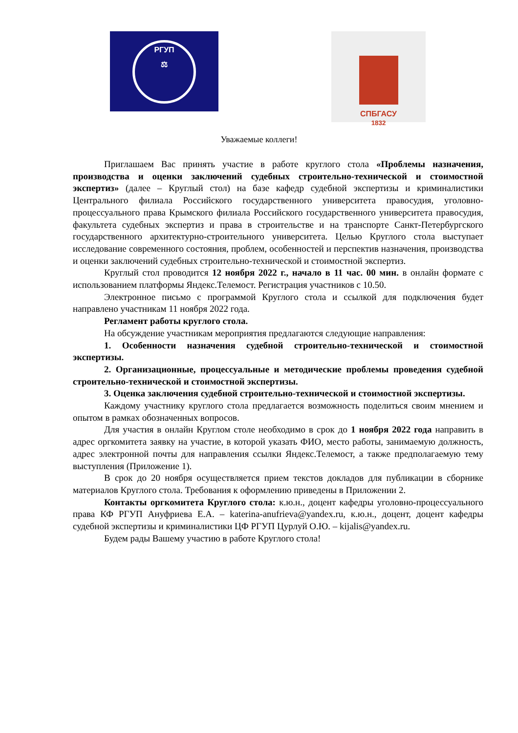РГУП
⚖
СПБГАСУ
1832
Уважаемые коллеги!
Приглашаем Вас принять участие в работе круглого стола «Проблемы назначения, производства и оценки заключений судебных строительно-технической и стоимостной экспертиз» (далее – Круглый стол) на базе кафедр судебной экспертизы и криминалистики Центрального филиала Российского государственного университета правосудия, уголовно-процессуального права Крымского филиала Российского государственного университета правосудия, факультета судебных экспертиз и права в строительстве и на транспорте Санкт-Петербургского государственного архитектурно-строительного университета. Целью Круглого стола выступает исследование современного состояния, проблем, особенностей и перспектив назначения, производства и оценки заключений судебных строительно-технической и стоимостной экспертиз.
Круглый стол проводится 12 ноября 2022 г., начало в 11 час. 00 мин. в онлайн формате с использованием платформы Яндекс.Телемост. Регистрация участников с 10.50.
Электронное письмо с программой Круглого стола и ссылкой для подключения будет направлено участникам 11 ноября 2022 года.
Регламент работы круглого стола.
На обсуждение участникам мероприятия предлагаются следующие направления:
1. Особенности назначения судебной строительно-технической и стоимостной экспертизы.
2. Организационные, процессуальные и методические проблемы проведения судебной строительно-технической и стоимостной экспертизы.
3. Оценка заключения судебной строительно-технической и стоимостной экспертизы.
Каждому участнику круглого стола предлагается возможность поделиться своим мнением и опытом в рамках обозначенных вопросов.
Для участия в онлайн Круглом столе необходимо в срок до 1 ноября 2022 года направить в адрес оргкомитета заявку на участие, в которой указать ФИО, место работы, занимаемую должность, адрес электронной почты для направления ссылки Яндекс.Телемост, а также предполагаемую тему выступления (Приложение 1).
В срок до 20 ноября осуществляется прием текстов докладов для публикации в сборнике материалов Круглого стола. Требования к оформлению приведены в Приложении 2.
Контакты оргкомитета Круглого стола: к.ю.н., доцент кафедры уголовно-процессуального права КФ РГУП Ануфриева Е.А. – katerina-anufrieva@yandex.ru, к.ю.н., доцент, доцент кафедры судебной экспертизы и криминалистики ЦФ РГУП Цурлуй О.Ю. – kijalis@yandex.ru.
Будем рады Вашему участию в работе Круглого стола!